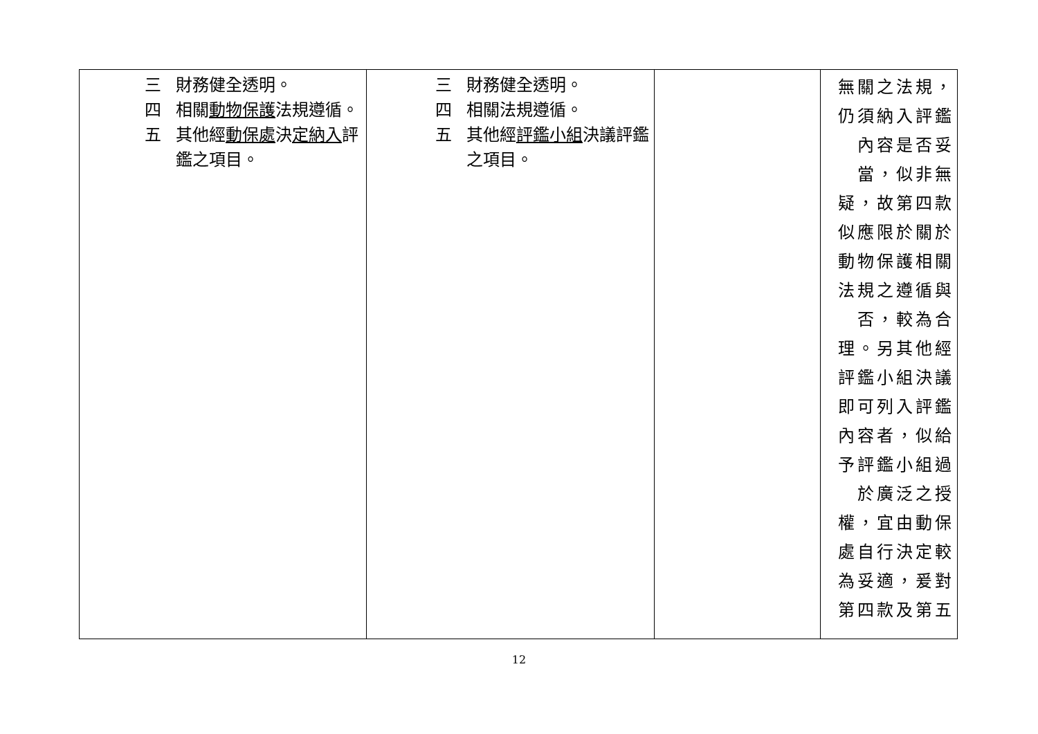| 三 財務健全透明。 四 相關 動物保護 法規遵循。 五 其他經 動保處 決 定納入 評鑑之項目。 | 三 財務健全透明。 四 相關法規遵循。 五 其他經 評鑑小組 決議評鑑之項目。 | | 無關之法規，仍須納入評鑑內容是否妥當，似非無疑，故第四款似應限於關於動物保護相關法規之遵循與否，較為合理。另其他經評鑑小組決議即可列入評鑑內容者，似給予評鑑小組過於廣泛之授權，宜由動保處自行決定較為妥適，爰對第四款及第五 |
12